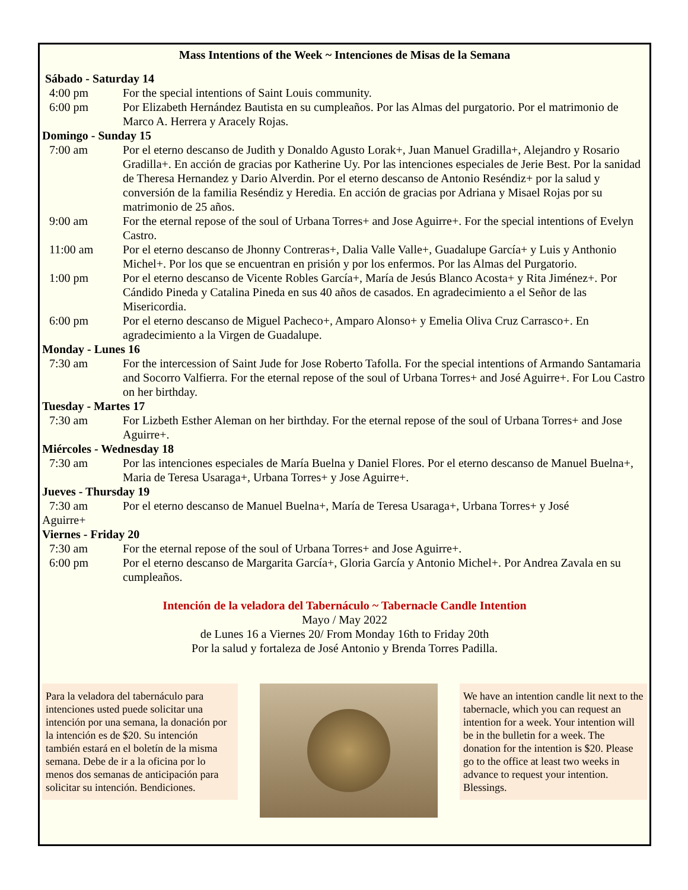Mass Intentions of the Week ~ Intenciones de Misas de la Semana
Sábado - Saturday 14
4:00 pm For the special intentions of Saint Louis community.
6:00 pm Por Elizabeth Hernández Bautista en su cumpleaños. Por las Almas del purgatorio. Por el matrimonio de Marco A. Herrera y Aracely Rojas.
Domingo - Sunday 15
7:00 am Por el eterno descanso de Judith y Donaldo Agusto Lorak+, Juan Manuel Gradilla+, Alejandro y Rosario Gradilla+. En acción de gracias por Katherine Uy. Por las intenciones especiales de Jerie Best. Por la sanidad de Theresa Hernandez y Dario Alverdin. Por el eterno descanso de Antonio Reséndiz+ por la salud y conversión de la familia Reséndiz y Heredia. En acción de gracias por Adriana y Misael Rojas por su matrimonio de 25 años.
9:00 am For the eternal repose of the soul of Urbana Torres+ and Jose Aguirre+. For the special intentions of Evelyn Castro.
11:00 am Por el eterno descanso de Jhonny Contreras+, Dalia Valle Valle+, Guadalupe García+ y Luis y Anthonio Michel+. Por los que se encuentran en prisión y por los enfermos. Por las Almas del Purgatorio.
1:00 pm Por el eterno descanso de Vicente Robles García+, María de Jesús Blanco Acosta+ y Rita Jiménez+. Por Cándido Pineda y Catalina Pineda en sus 40 años de casados. En agradecimiento a el Señor de las Misericordia.
6:00 pm Por el eterno descanso de Miguel Pacheco+, Amparo Alonso+ y Emelia Oliva Cruz Carrasco+. En agradecimiento a la Virgen de Guadalupe.
Monday - Lunes 16
7:30 am For the intercession of Saint Jude for Jose Roberto Tafolla. For the special intentions of Armando Santamaria and Socorro Valfierra. For the eternal repose of the soul of Urbana Torres+ and José Aguirre+. For Lou Castro on her birthday.
Tuesday - Martes 17
7:30 am For Lizbeth Esther Aleman on her birthday. For the eternal repose of the soul of Urbana Torres+ and Jose Aguirre+.
Miércoles - Wednesday 18
7:30 am Por las intenciones especiales de María Buelna y Daniel Flores. Por el eterno descanso de Manuel Buelna+, Maria de Teresa Usaraga+, Urbana Torres+ y Jose Aguirre+.
Jueves - Thursday 19
7:30 am Por el eterno descanso de Manuel Buelna+, María de Teresa Usaraga+, Urbana Torres+ y José
Aguirre+
Viernes - Friday 20
7:30 am For the eternal repose of the soul of Urbana Torres+ and Jose Aguirre+.
6:00 pm Por el eterno descanso de Margarita García+, Gloria García y Antonio Michel+. Por Andrea Zavala en su cumpleaños.
Intención de la veladora del Tabernáculo ~ Tabernacle Candle Intention
Mayo / May 2022
de Lunes 16 a Viernes 20/ From Monday 16th to Friday 20th
Por la salud y fortaleza de José Antonio y Brenda Torres Padilla.
Para la veladora del tabernáculo para intenciones usted puede solicitar una intención por una semana, la donación por la intención es de $20. Su intención también estará en el boletín de la misma semana. Debe de ir a la oficina por lo menos dos semanas de anticipación para solicitar su intención. Bendiciones.
We have an intention candle lit next to the tabernacle, which you can request an intention for a week. Your intention will be in the bulletin for a week. The donation for the intention is $20. Please go to the office at least two weeks in advance to request your intention. Blessings.